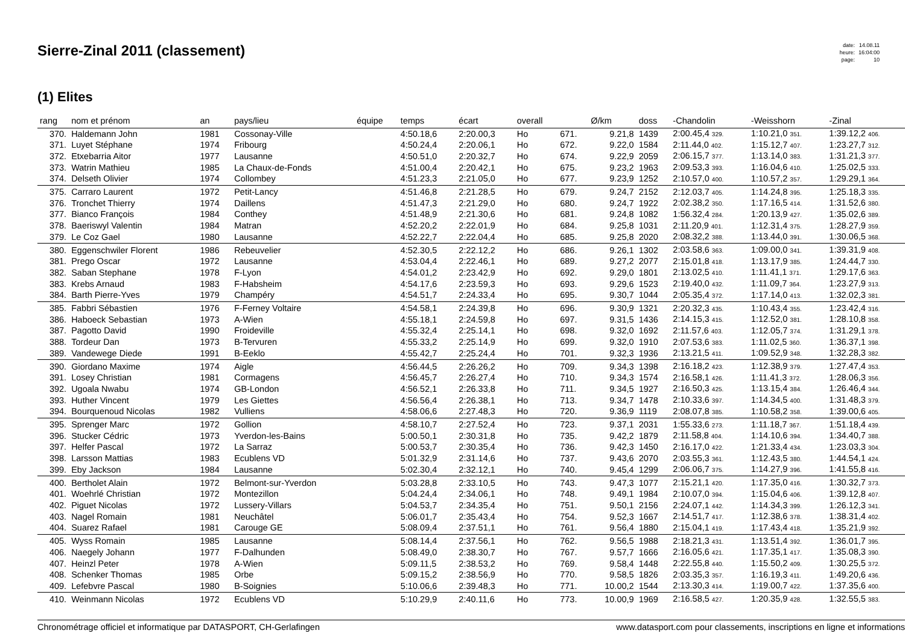Sierre-Zinal 2011 (classement)
| date: | 14.08.11 |
| heure: | 16:04:00 |
| page: | 10 |
(1) Elites
| rang | nom et prénom | an | pays/lieu | équipe | temps | écart | overall | | Ø/km | doss | -Chandolin | -Weisshorn | -Zinal |
| --- | --- | --- | --- | --- | --- | --- | --- | --- | --- | --- | --- | --- | --- |
| 370. | Haldemann John | 1981 | Cossonay-Ville | | 4:50.18,6 | 2:20.00,3 | Ho | 671. | 9.21,8 | 1439 | 2:00.45,4 329. | 1:10.21,0 351. | 1:39.12,2 406. |
| 371. | Luyet Stéphane | 1974 | Fribourg | | 4:50.24,4 | 2:20.06,1 | Ho | 672. | 9.22,0 | 1584 | 2:11.44,0 402. | 1:15.12,7 407. | 1:23.27,7 312. |
| 372. | Etxebarria Aitor | 1977 | Lausanne | | 4:50.51,0 | 2:20.32,7 | Ho | 674. | 9.22,9 | 2059 | 2:06.15,7 377. | 1:13.14,0 383. | 1:31.21,3 377. |
| 373. | Watrin Mathieu | 1985 | La Chaux-de-Fonds | | 4:51.00,4 | 2:20.42,1 | Ho | 675. | 9.23,2 | 1963 | 2:09.53,3 393. | 1:16.04,6 410. | 1:25.02,5 333. |
| 374. | Delseth Olivier | 1974 | Collombey | | 4:51.23,3 | 2:21.05,0 | Ho | 677. | 9.23,9 | 1252 | 2:10.57,0 400. | 1:10.57,2 357. | 1:29.29,1 364. |
| 375. | Carraro Laurent | 1972 | Petit-Lancy | | 4:51.46,8 | 2:21.28,5 | Ho | 679. | 9.24,7 | 2152 | 2:12.03,7 405. | 1:14.24,8 395. | 1:25.18,3 335. |
| 376. | Tronchet Thierry | 1974 | Daillens | | 4:51.47,3 | 2:21.29,0 | Ho | 680. | 9.24,7 | 1922 | 2:02.38,2 350. | 1:17.16,5 414. | 1:31.52,6 380. |
| 377. | Bianco François | 1984 | Conthey | | 4:51.48,9 | 2:21.30,6 | Ho | 681. | 9.24,8 | 1082 | 1:56.32,4 284. | 1:20.13,9 427. | 1:35.02,6 389. |
| 378. | Baeriswyl Valentin | 1984 | Matran | | 4:52.20,2 | 2:22.01,9 | Ho | 684. | 9.25,8 | 1031 | 2:11.20,9 401. | 1:12.31,4 375. | 1:28.27,9 359. |
| 379. | Le Coz Gael | 1980 | Lausanne | | 4:52.22,7 | 2:22.04,4 | Ho | 685. | 9.25,8 | 2020 | 2:08.32,2 388. | 1:13.44,0 391. | 1:30.06,5 368. |
| 380. | Eggenschwiler Florent | 1986 | Rebeuvelier | | 4:52.30,5 | 2:22.12,2 | Ho | 686. | 9.26,1 | 1302 | 2:03.58,6 363. | 1:09.00,0 341. | 1:39.31,9 408. |
| 381. | Prego Oscar | 1972 | Lausanne | | 4:53.04,4 | 2:22.46,1 | Ho | 689. | 9.27,2 | 2077 | 2:15.01,8 418. | 1:13.17,9 385. | 1:24.44,7 330. |
| 382. | Saban Stephane | 1978 | F-Lyon | | 4:54.01,2 | 2:23.42,9 | Ho | 692. | 9.29,0 | 1801 | 2:13.02,5 410. | 1:11.41,1 371. | 1:29.17,6 363. |
| 383. | Krebs Arnaud | 1983 | F-Habsheim | | 4:54.17,6 | 2:23.59,3 | Ho | 693. | 9.29,6 | 1523 | 2:19.40,0 432. | 1:11.09,7 364. | 1:23.27,9 313. |
| 384. | Barth Pierre-Yves | 1979 | Champéry | | 4:54.51,7 | 2:24.33,4 | Ho | 695. | 9.30,7 | 1044 | 2:05.35,4 372. | 1:17.14,0 413. | 1:32.02,3 381. |
| 385. | Fabbri Sébastien | 1976 | F-Ferney Voltaire | | 4:54.58,1 | 2:24.39,8 | Ho | 696. | 9.30,9 | 1321 | 2:20.32,3 435. | 1:10.43,4 355. | 1:23.42,4 316. |
| 386. | Haboeck Sebastian | 1973 | A-Wien | | 4:55.18,1 | 2:24.59,8 | Ho | 697. | 9.31,5 | 1436 | 2:14.15,3 415. | 1:12.52,0 381. | 1:28.10,8 358. |
| 387. | Pagotto David | 1990 | Froideville | | 4:55.32,4 | 2:25.14,1 | Ho | 698. | 9.32,0 | 1692 | 2:11.57,6 403. | 1:12.05,7 374. | 1:31.29,1 378. |
| 388. | Tordeur Dan | 1973 | B-Tervuren | | 4:55.33,2 | 2:25.14,9 | Ho | 699. | 9.32,0 | 1910 | 2:07.53,6 383. | 1:11.02,5 360. | 1:36.37,1 398. |
| 389. | Vandewege Diede | 1991 | B-Eeklo | | 4:55.42,7 | 2:25.24,4 | Ho | 701. | 9.32,3 | 1936 | 2:13.21,5 411. | 1:09.52,9 348. | 1:32.28,3 382. |
| 390. | Giordano Maxime | 1974 | Aigle | | 4:56.44,5 | 2:26.26,2 | Ho | 709. | 9.34,3 | 1398 | 2:16.18,2 423. | 1:12.38,9 379. | 1:27.47,4 353. |
| 391. | Losey Christian | 1981 | Cormagens | | 4:56.45,7 | 2:26.27,4 | Ho | 710. | 9.34,3 | 1574 | 2:16.58,1 426. | 1:11.41,3 372. | 1:28.06,3 356. |
| 392. | Ugoala Nwabu | 1974 | GB-London | | 4:56.52,1 | 2:26.33,8 | Ho | 711. | 9.34,5 | 1927 | 2:16.50,3 425. | 1:13.15,4 384. | 1:26.46,4 344. |
| 393. | Huther Vincent | 1979 | Les Giettes | | 4:56.56,4 | 2:26.38,1 | Ho | 713. | 9.34,7 | 1478 | 2:10.33,6 397. | 1:14.34,5 400. | 1:31.48,3 379. |
| 394. | Bourquenoud Nicolas | 1982 | Vulliens | | 4:58.06,6 | 2:27.48,3 | Ho | 720. | 9.36,9 | 1119 | 2:08.07,8 385. | 1:10.58,2 358. | 1:39.00,6 405. |
| 395. | Sprenger Marc | 1972 | Gollion | | 4:58.10,7 | 2:27.52,4 | Ho | 723. | 9.37,1 | 2031 | 1:55.33,6 273. | 1:11.18,7 367. | 1:51.18,4 439. |
| 396. | Stucker Cédric | 1973 | Yverdon-les-Bains | | 5:00.50,1 | 2:30.31,8 | Ho | 735. | 9.42,2 | 1879 | 2:11.58,8 404. | 1:14.10,6 394. | 1:34.40,7 388. |
| 397. | Helfer Pascal | 1972 | La Sarraz | | 5:00.53,7 | 2:30.35,4 | Ho | 736. | 9.42,3 | 1450 | 2:16.17,0 422. | 1:21.33,4 434. | 1:23.03,3 304. |
| 398. | Larsson Mattias | 1983 | Ecublens VD | | 5:01.32,9 | 2:31.14,6 | Ho | 737. | 9.43,6 | 2070 | 2:03.55,3 361. | 1:12.43,5 380. | 1:44.54,1 424. |
| 399. | Eby Jackson | 1984 | Lausanne | | 5:02.30,4 | 2:32.12,1 | Ho | 740. | 9.45,4 | 1299 | 2:06.06,7 375. | 1:14.27,9 396. | 1:41.55,8 416. |
| 400. | Bertholet Alain | 1972 | Belmont-sur-Yverdon | | 5:03.28,8 | 2:33.10,5 | Ho | 743. | 9.47,3 | 1077 | 2:15.21,1 420. | 1:17.35,0 416. | 1:30.32,7 373. |
| 401. | Woehrlé Christian | 1972 | Montezillon | | 5:04.24,4 | 2:34.06,1 | Ho | 748. | 9.49,1 | 1984 | 2:10.07,0 394. | 1:15.04,6 406. | 1:39.12,8 407. |
| 402. | Piguet Nicolas | 1972 | Lussery-Villars | | 5:04.53,7 | 2:34.35,4 | Ho | 751. | 9.50,1 | 2156 | 2:24.07,1 442. | 1:14.34,3 399. | 1:26.12,3 341. |
| 403. | Nagel Romain | 1981 | Neuchâtel | | 5:06.01,7 | 2:35.43,4 | Ho | 754. | 9.52,3 | 1667 | 2:14.51,7 417. | 1:12.38,6 378. | 1:38.31,4 402. |
| 404. | Suarez Rafael | 1981 | Carouge GE | | 5:08.09,4 | 2:37.51,1 | Ho | 761. | 9.56,4 | 1880 | 2:15.04,1 419. | 1:17.43,4 418. | 1:35.21,9 392. |
| 405. | Wyss Romain | 1985 | Lausanne | | 5:08.14,4 | 2:37.56,1 | Ho | 762. | 9.56,5 | 1988 | 2:18.21,3 431. | 1:13.51,4 392. | 1:36.01,7 395. |
| 406. | Naegely Johann | 1977 | F-Dalhunden | | 5:08.49,0 | 2:38.30,7 | Ho | 767. | 9.57,7 | 1666 | 2:16.05,6 421. | 1:17.35,1 417. | 1:35.08,3 390. |
| 407. | Heinzl Peter | 1978 | A-Wien | | 5:09.11,5 | 2:38.53,2 | Ho | 769. | 9.58,4 | 1448 | 2:22.55,8 440. | 1:15.50,2 409. | 1:30.25,5 372. |
| 408. | Schenker Thomas | 1985 | Orbe | | 5:09.15,2 | 2:38.56,9 | Ho | 770. | 9.58,5 | 1826 | 2:03.35,3 357. | 1:16.19,3 411. | 1:49.20,6 436. |
| 409. | Lefebvre Pascal | 1980 | B-Soignies | | 5:10.06,6 | 2:39.48,3 | Ho | 771. | 10.00,2 | 1544 | 2:13.30,3 414. | 1:19.00,7 422. | 1:37.35,6 400. |
| 410. | Weinmann Nicolas | 1972 | Ecublens VD | | 5:10.29,9 | 2:40.11,6 | Ho | 773. | 10.00,9 | 1969 | 2:16.58,5 427. | 1:20.35,9 428. | 1:32.55,5 383. |
Chronométrage officiel et informatique par DATASPORT, CH-Gerlafingen www.datasport.com pour classements, inscriptions en ligne et informations